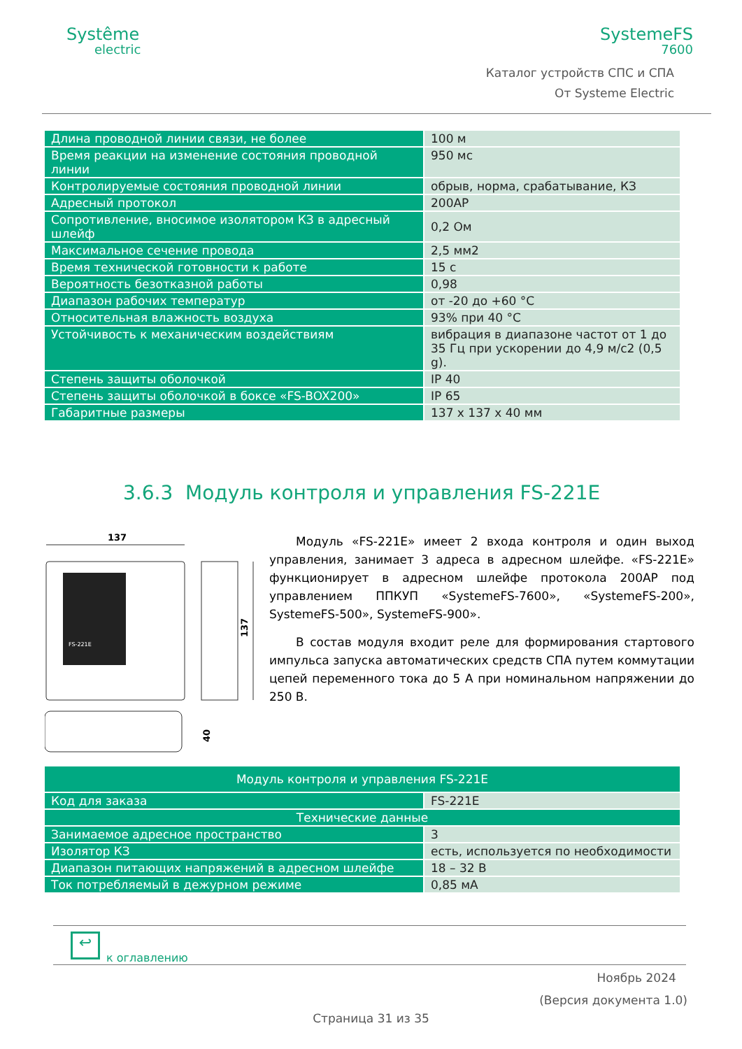Systême
electric
SystemeFS
7600
Каталог устройств СПС и СПА
От Systeme Electric
| Длина проводной линии связи, не более | 100 м |
| Время реакции на изменение состояния проводной линии | 950 мс |
| Контролируемые состояния проводной линии | обрыв, норма, срабатывание, КЗ |
| Адресный протокол | 200АР |
| Сопротивление, вносимое изолятором КЗ в адресный шлейф | 0,2 Ом |
| Максимальное сечение провода | 2,5 мм2 |
| Время технической готовности к работе | 15 с |
| Вероятность безотказной работы | 0,98 |
| Диапазон рабочих температур | от -20 до +60 °С |
| Относительная влажность воздуха | 93% при 40 °С |
| Устойчивость к механическим воздействиям | вибрация в диапазоне частот от 1 до 35 Гц при ускорении до 4,9 м/с2 (0,5 g). |
| Степень защиты оболочкой | IP 40 |
| Степень защиты оболочкой в боксе «FS-BOX200» | IP 65 |
| Габаритные размеры | 137 х 137 х 40 мм |
3.6.3 Модуль контроля и управления FS-221E
137
FS-221E
137
40
Модуль «FS-221E» имеет 2 входа контроля и один выход управления, занимает 3 адреса в адресном шлейфе. «FS-221E» функционирует в адресном шлейфе протокола 200АР под управлением ППКУП «SystemeFS-7600», «SystemeFS-200», SystemeFS-500», SystemeFS-900».
В состав модуля входит реле для формирования стартового импульса запуска автоматических средств СПА путем коммутации цепей переменного тока до 5 А при номинальном напряжении до 250 В.
| Модуль контроля и управления FS-221E | |
| Код для заказа | FS-221E |
| Технические данные | |
| Занимаемое адресное пространство | 3 |
| Изолятор КЗ | есть, используется по необходимости |
| Диапазон питающих напряжений в адресном шлейфе | 18 – 32 В |
| Ток потребляемый в дежурном режиме | 0,85 мА |
↩
к оглавлению
Ноябрь 2024
(Версия документа 1.0)
Страница 31 из 35